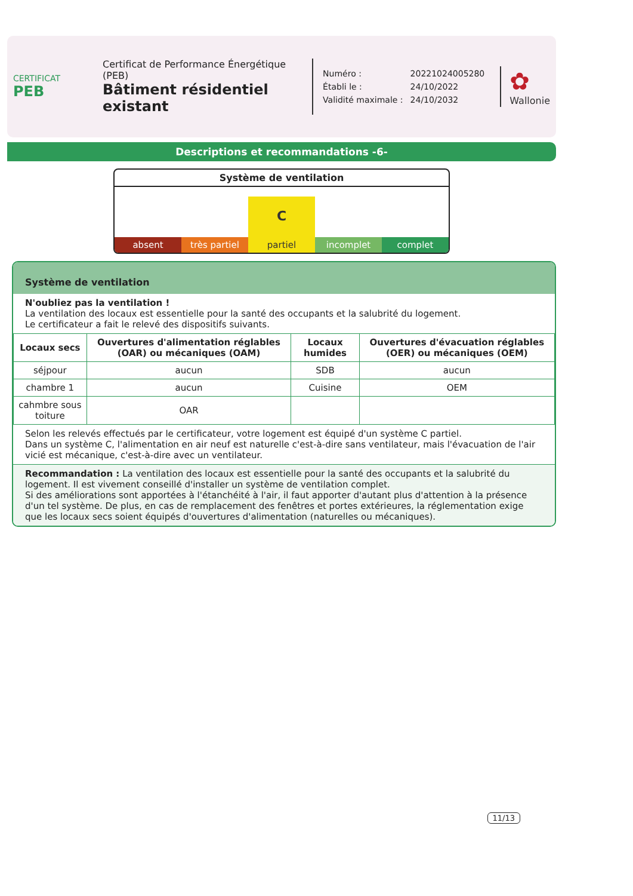CERTIFICAT
PEB
Certificat de Performance Énergétique (PEB)
Bâtiment résidentiel existant
| Numéro : | 20221024005280 |
| Établi le : | 24/10/2022 |
| Validité maximale : | 24/10/2032 |
✿
Wallonie
Descriptions et recommandations -6-
Système de ventilation
absent
très partiel
Cpartiel
incomplet
complet
Système de ventilation
N'oubliez pas la ventilation !
La ventilation des locaux est essentielle pour la santé des occupants et la salubrité du logement.
Le certificateur a fait le relevé des dispositifs suivants.
| Locaux secs | Ouvertures d'alimentation réglables (OAR) ou mécaniques (OAM) | Locaux humides | Ouvertures d'évacuation réglables (OER) ou mécaniques (OEM) |
| --- | --- | --- | --- |
| séjpour | aucun | SDB | aucun |
| chambre 1 | aucun | Cuisine | OEM |
| cahmbre sous toiture | OAR | | |
Selon les relevés effectués par le certificateur, votre logement est équipé d'un système C partiel.
Dans un système C, l'alimentation en air neuf est naturelle c'est-à-dire sans ventilateur, mais l'évacuation de l'air vicié est mécanique, c'est-à-dire avec un ventilateur.
Recommandation : La ventilation des locaux est essentielle pour la santé des occupants et la salubrité du logement. Il est vivement conseillé d'installer un système de ventilation complet.
Si des améliorations sont apportées à l'étanchéité à l'air, il faut apporter d'autant plus d'attention à la présence d'un tel système. De plus, en cas de remplacement des fenêtres et portes extérieures, la réglementation exige que les locaux secs soient équipés d'ouvertures d'alimentation (naturelles ou mécaniques).
11/13